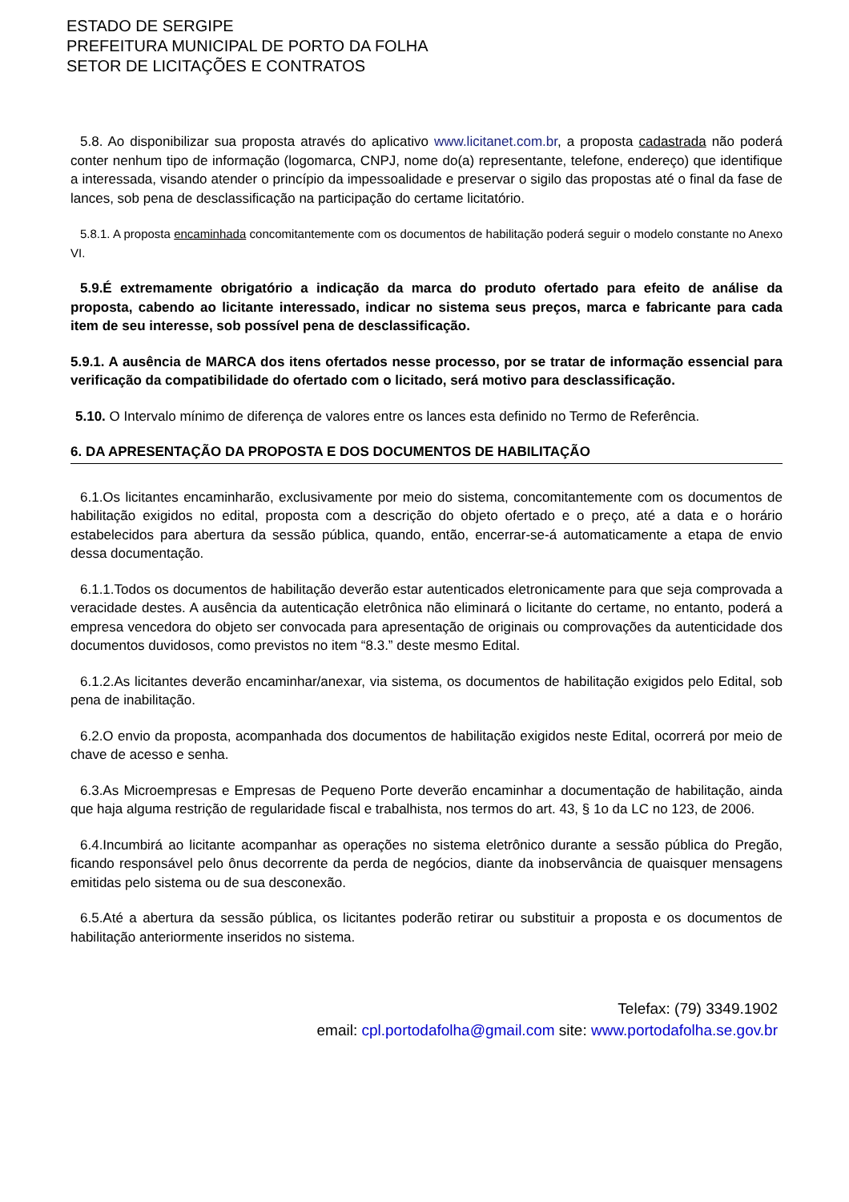ESTADO DE SERGIPE
PREFEITURA MUNICIPAL DE PORTO DA FOLHA
SETOR DE LICITAÇÕES E CONTRATOS
5.8. Ao disponibilizar sua proposta através do aplicativo www.licitanet.com.br, a proposta cadastrada não poderá conter nenhum tipo de informação (logomarca, CNPJ, nome do(a) representante, telefone, endereço) que identifique a interessada, visando atender o princípio da impessoalidade e preservar o sigilo das propostas até o final da fase de lances, sob pena de desclassificação na participação do certame licitatório.
5.8.1. A proposta encaminhada concomitantemente com os documentos de habilitação poderá seguir o modelo constante no Anexo VI.
5.9.É extremamente obrigatório a indicação da marca do produto ofertado para efeito de análise da proposta, cabendo ao licitante interessado, indicar no sistema seus preços, marca e fabricante para cada item de seu interesse, sob possível pena de desclassificação.
5.9.1. A ausência de MARCA dos itens ofertados nesse processo, por se tratar de informação essencial para verificação da compatibilidade do ofertado com o licitado, será motivo para desclassificação.
5.10. O Intervalo mínimo de diferença de valores entre os lances esta definido no Termo de Referência.
6. DA APRESENTAÇÃO DA PROPOSTA E DOS DOCUMENTOS DE HABILITAÇÃO
6.1.Os licitantes encaminharão, exclusivamente por meio do sistema, concomitantemente com os documentos de habilitação exigidos no edital, proposta com a descrição do objeto ofertado e o preço, até a data e o horário estabelecidos para abertura da sessão pública, quando, então, encerrar-se-á automaticamente a etapa de envio dessa documentação.
6.1.1.Todos os documentos de habilitação deverão estar autenticados eletronicamente para que seja comprovada a veracidade destes. A ausência da autenticação eletrônica não eliminará o licitante do certame, no entanto, poderá a empresa vencedora do objeto ser convocada para apresentação de originais ou comprovações da autenticidade dos documentos duvidosos, como previstos no item “8.3.” deste mesmo Edital.
6.1.2.As licitantes deverão encaminhar/anexar, via sistema, os documentos de habilitação exigidos pelo Edital, sob pena de inabilitação.
6.2.O envio da proposta, acompanhada dos documentos de habilitação exigidos neste Edital, ocorrerá por meio de chave de acesso e senha.
6.3.As Microempresas e Empresas de Pequeno Porte deverão encaminhar a documentação de habilitação, ainda que haja alguma restrição de regularidade fiscal e trabalhista, nos termos do art. 43, § 1o da LC no 123, de 2006.
6.4.Incumbirá ao licitante acompanhar as operações no sistema eletrônico durante a sessão pública do Pregão, ficando responsável pelo ônus decorrente da perda de negócios, diante da inobservância de quaisquer mensagens emitidas pelo sistema ou de sua desconexão.
6.5.Até a abertura da sessão pública, os licitantes poderão retirar ou substituir a proposta e os documentos de habilitação anteriormente inseridos no sistema.
Telefax: (79) 3349.1902
email: cpl.portodafolha@gmail.com site: www.portodafolha.se.gov.br